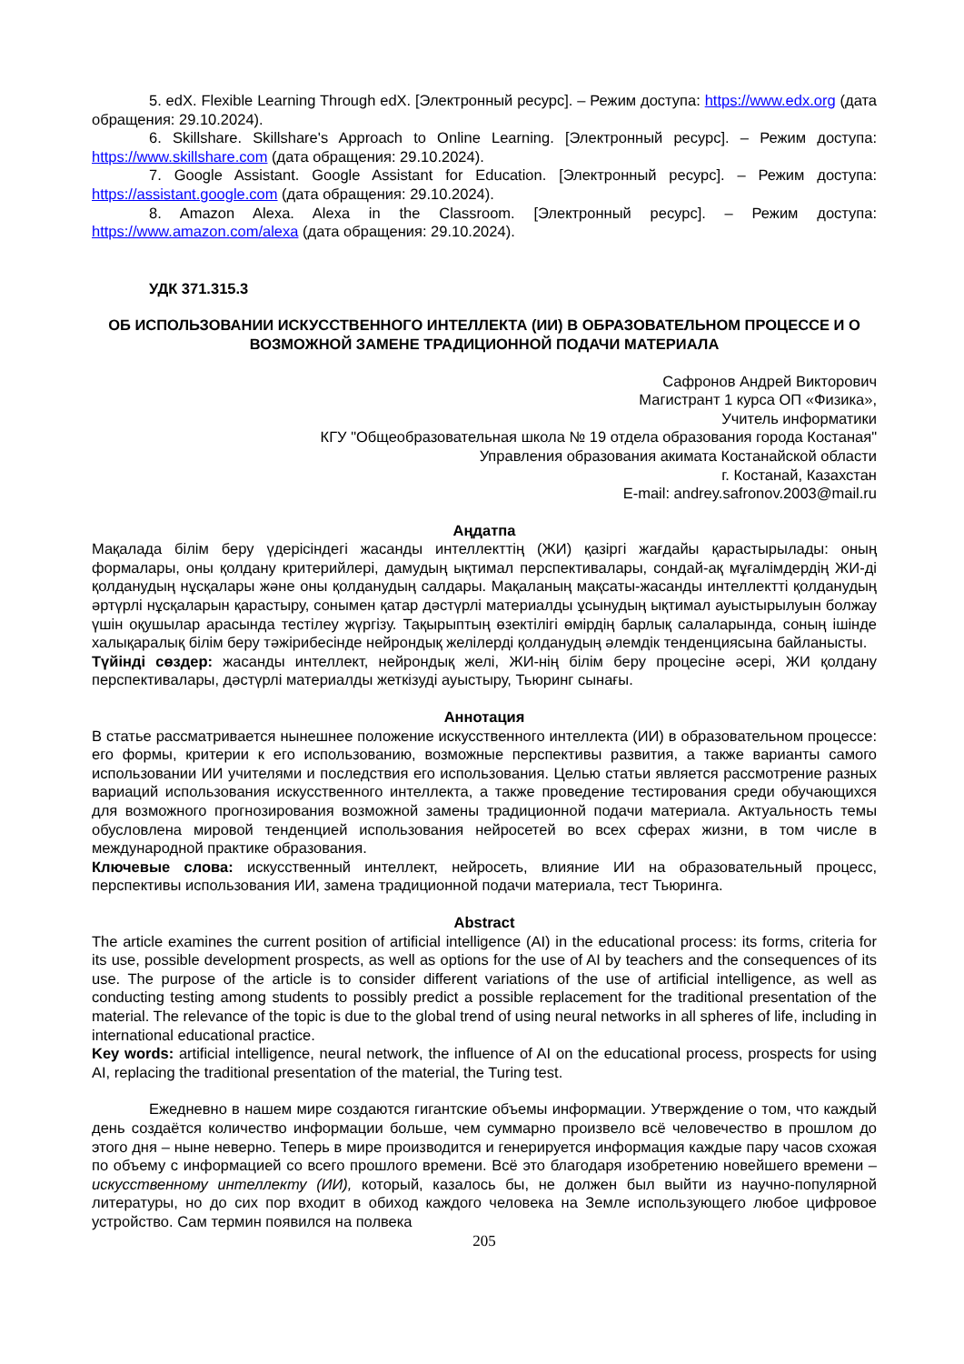5. edX. Flexible Learning Through edX. [Электронный ресурс]. – Режим доступа: https://www.edx.org (дата обращения: 29.10.2024).
6. Skillshare. Skillshare's Approach to Online Learning. [Электронный ресурс]. – Режим доступа: https://www.skillshare.com (дата обращения: 29.10.2024).
7. Google Assistant. Google Assistant for Education. [Электронный ресурс]. – Режим доступа: https://assistant.google.com (дата обращения: 29.10.2024).
8. Amazon Alexa. Alexa in the Classroom. [Электронный ресурс]. – Режим доступа: https://www.amazon.com/alexa (дата обращения: 29.10.2024).
УДК 371.315.3
ОБ ИСПОЛЬЗОВАНИИ ИСКУССТВЕННОГО ИНТЕЛЛЕКТА (ИИ) В ОБРАЗОВАТЕЛЬНОМ ПРОЦЕССЕ И О ВОЗМОЖНОЙ ЗАМЕНЕ ТРАДИЦИОННОЙ ПОДАЧИ МАТЕРИАЛА
Сафронов Андрей Викторович
Магистрант 1 курса ОП «Физика»,
Учитель информатики
КГУ "Общеобразовательная школа № 19 отдела образования города Костаная"
Управления образования акимата Костанайской области
г. Костанай, Казахстан
E-mail: andrey.safronov.2003@mail.ru
Аңдатпа
Мақалада білім беру үдерісіндегі жасанды интеллекттің (ЖИ) қазіргі жағдайы қарастырылады: оның формалары, оны қолдану критерийлері, дамудың ықтимал перспективалары, сондай-ақ мұғалімдердің ЖИ-ді қолданудың нұсқалары және оны қолданудың салдары. Мақаланың мақсаты-жасанды интеллектті қолданудың әртүрлі нұсқаларын қарастыру, сонымен қатар дәстүрлі материалды ұсынудың ықтимал ауыстырылуын болжау үшін оқушылар арасында тестілеу жүргізу. Тақырыптың өзектілігі өмірдің барлық салаларында, соның ішінде халықаралық білім беру тәжірибесінде нейрондық желілерді қолданудың әлемдік тенденциясына байланысты.
Түйінді сөздер: жасанды интеллект, нейрондық желі, ЖИ-нің білім беру процесіне әсері, ЖИ қолдану перспективалары, дәстүрлі материалды жеткізуді ауыстыру, Тьюринг сынағы.
Аннотация
В статье рассматривается нынешнее положение искусственного интеллекта (ИИ) в образовательном процессе: его формы, критерии к его использованию, возможные перспективы развития, а также варианты самого использовании ИИ учителями и последствия его использования. Целью статьи является рассмотрение разных вариаций использования искусственного интеллекта, а также проведение тестирования среди обучающихся для возможного прогнозирования возможной замены традиционной подачи материала. Актуальность темы обусловлена мировой тенденцией использования нейросетей во всех сферах жизни, в том числе в международной практике образования.
Ключевые слова: искусственный интеллект, нейросеть, влияние ИИ на образовательный процесс, перспективы использования ИИ, замена традиционной подачи материала, тест Тьюринга.
Abstract
The article examines the current position of artificial intelligence (AI) in the educational process: its forms, criteria for its use, possible development prospects, as well as options for the use of AI by teachers and the consequences of its use. The purpose of the article is to consider different variations of the use of artificial intelligence, as well as conducting testing among students to possibly predict a possible replacement for the traditional presentation of the material. The relevance of the topic is due to the global trend of using neural networks in all spheres of life, including in international educational practice.
Key words: artificial intelligence, neural network, the influence of AI on the educational process, prospects for using AI, replacing the traditional presentation of the material, the Turing test.
Ежедневно в нашем мире создаются гигантские объемы информации. Утверждение о том, что каждый день создаётся количество информации больше, чем суммарно произвело всё человечество в прошлом до этого дня – ныне неверно. Теперь в мире производится и генерируется информация каждые пару часов схожая по объему с информацией со всего прошлого времени. Всё это благодаря изобретению новейшего времени – искусственному интеллекту (ИИ), который, казалось бы, не должен был выйти из научно-популярной литературы, но до сих пор входит в обиход каждого человека на Земле использующего любое цифровое устройство. Сам термин появился на полвека
205